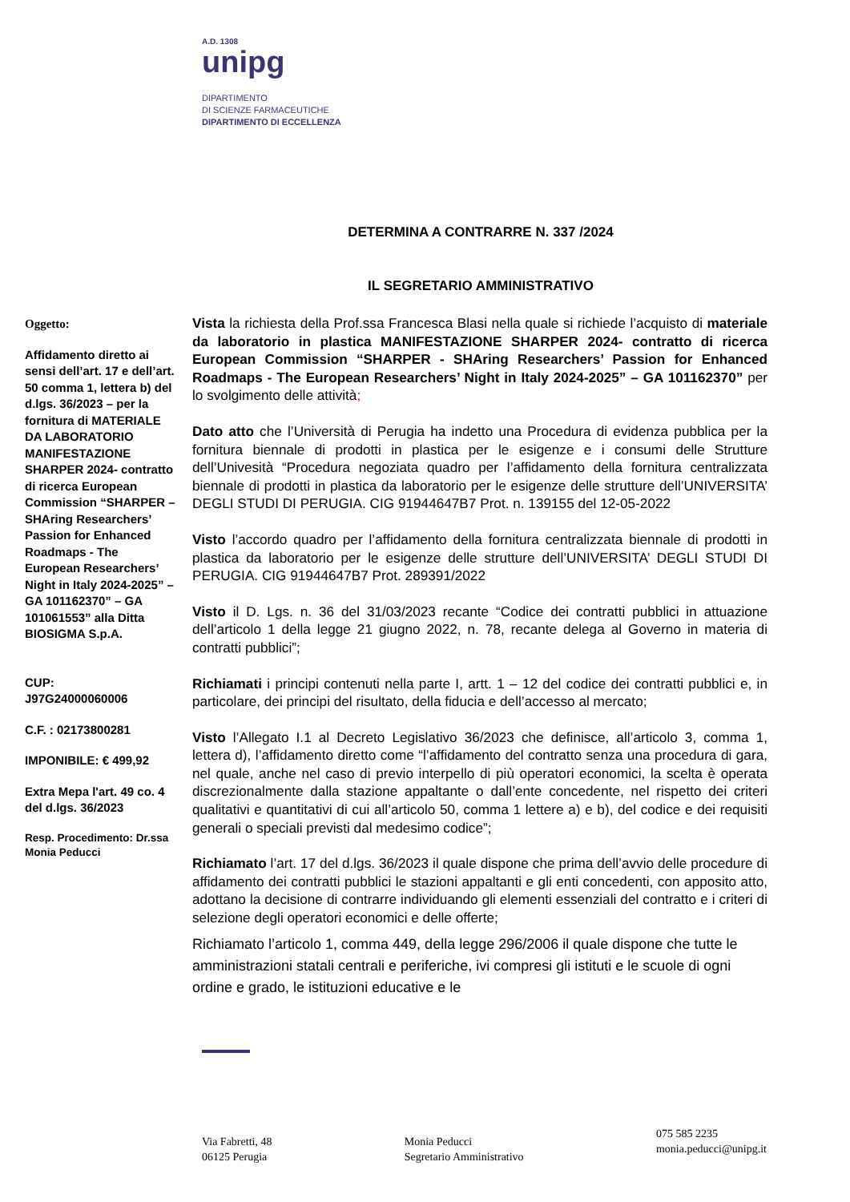A.D. 1308
unipg
DIPARTIMENTO
DI SCIENZE FARMACEUTICHE
DIPARTIMENTO DI ECCELLENZA
DETERMINA A CONTRARRE N. 337 /2024
IL SEGRETARIO AMMINISTRATIVO
Oggetto:
Affidamento diretto ai sensi dell’art. 17 e dell’art. 50 comma 1, lettera b) del d.lgs. 36/2023 – per la fornitura di MATERIALE DA LABORATORIO MANIFESTAZIONE SHARPER 2024- contratto di ricerca European Commission “SHARPER – SHAring Researchers’ Passion for Enhanced Roadmaps - The European Researchers’ Night in Italy 2024-2025” – GA 101162370” – GA 101061553” alla Ditta BIOSIGMA S.p.A.
CUP:
J97G24000060006
C.F. : 02173800281
IMPONIBILE: € 499,92
Extra Mepa l'art. 49 co. 4 del d.lgs. 36/2023
Resp. Procedimento: Dr.ssa Monia Peducci
Vista la richiesta della Prof.ssa Francesca Blasi nella quale si richiede l’acquisto di materiale da laboratorio in plastica MANIFESTAZIONE SHARPER 2024- contratto di ricerca European Commission “SHARPER - SHAring Researchers’ Passion for Enhanced Roadmaps - The European Researchers’ Night in Italy 2024-2025” – GA 101162370” per lo svolgimento delle attività;
Dato atto che l’Università di Perugia ha indetto una Procedura di evidenza pubblica per la fornitura biennale di prodotti in plastica per le esigenze e i consumi delle Strutture dell’Univesità “Procedura negoziata quadro per l’affidamento della fornitura centralizzata biennale di prodotti in plastica da laboratorio per le esigenze delle strutture dell’UNIVERSITA’ DEGLI STUDI DI PERUGIA. CIG 91944647B7 Prot. n. 139155 del 12-05-2022
Visto l’accordo quadro per l’affidamento della fornitura centralizzata biennale di prodotti in plastica da laboratorio per le esigenze delle strutture dell’UNIVERSITA’ DEGLI STUDI DI PERUGIA. CIG 91944647B7 Prot. 289391/2022
Visto il D. Lgs. n. 36 del 31/03/2023 recante “Codice dei contratti pubblici in attuazione dell’articolo 1 della legge 21 giugno 2022, n. 78, recante delega al Governo in materia di contratti pubblici”;
Richiamati i principi contenuti nella parte I, artt. 1 – 12 del codice dei contratti pubblici e, in particolare, dei principi del risultato, della fiducia e dell’accesso al mercato;
Visto l’Allegato I.1 al Decreto Legislativo 36/2023 che definisce, all’articolo 3, comma 1, lettera d), l’affidamento diretto come “l’affidamento del contratto senza una procedura di gara, nel quale, anche nel caso di previo interpello di più operatori economici, la scelta è operata discrezionalmente dalla stazione appaltante o dall’ente concedente, nel rispetto dei criteri qualitativi e quantitativi di cui all’articolo 50, comma 1 lettere a) e b), del codice e dei requisiti generali o speciali previsti dal medesimo codice”;
Richiamato l’art. 17 del d.lgs. 36/2023 il quale dispone che prima dell’avvio delle procedure di affidamento dei contratti pubblici le stazioni appaltanti e gli enti concedenti, con apposito atto, adottano la decisione di contrarre individuando gli elementi essenziali del contratto e i criteri di selezione degli operatori economici e delle offerte;
Richiamato l’articolo 1, comma 449, della legge 296/2006 il quale dispone che tutte le amministrazioni statali centrali e periferiche, ivi compresi gli istituti e le scuole di ogni ordine e grado, le istituzioni educative e le
Via Fabretti, 48
06125 Perugia
Monia Peducci
Segretario Amministrativo
075 585 2235
monia.peducci@unipg.it